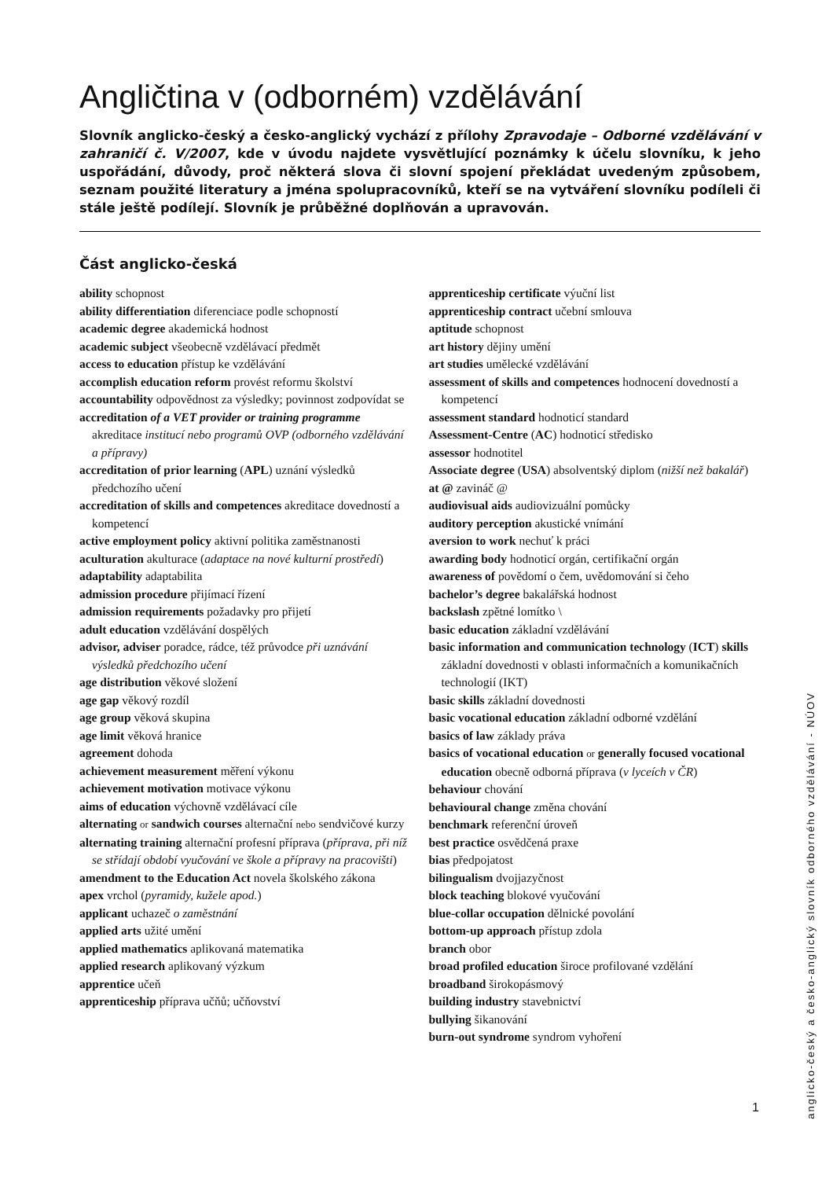Angličtina v (odborném) vzdělávání
Slovník anglicko-český a česko-anglický vychází z přílohy Zpravodaje – Odborné vzdělávání v zahraničí č. V/2007, kde v úvodu najdete vysvětlující poznámky k účelu slovníku, k jeho uspořádání, důvody, proč některá slova či slovní spojení překládat uvedeným způsobem, seznam použité literatury a jména spolupracovníků, kteří se na vytváření slovníku podíleli či stále ještě podílejí. Slovník je průběžné doplňován a upravován.
Část anglicko-česká
ability schopnost
ability differentiation diferenciace podle schopností
academic degree akademická hodnost
academic subject všeobecně vzdělávací předmět
access to education přístup ke vzdělávání
accomplish education reform provést reformu školství
accountability odpovědnost za výsledky; povinnost zodpovídat se
accreditation of a VET provider or training programme akreditace institucí nebo programů OVP (odborného vzdělávání a přípravy)
accreditation of prior learning (APL) uznání výsledků předchozího učení
accreditation of skills and competences akreditace dovedností a kompetencí
active employment policy aktivní politika zaměstnanosti
aculturation akulturace (adaptace na nové kulturní prostředí)
adaptability adaptabilita
admission procedure přijímací řízení
admission requirements požadavky pro přijetí
adult education vzdělávání dospělých
advisor, adviser poradce, rádce, též průvodce při uznávání výsledků předchozího učení
age distribution věkové složení
age gap věkový rozdíl
age group věková skupina
age limit věková hranice
agreement dohoda
achievement measurement měření výkonu
achievement motivation motivace výkonu
aims of education výchovně vzdělávací cíle
alternating or sandwich courses alternační nebo sendvičové kurzy
alternating training alternační profesní příprava (příprava, při níž se střídají období vyučování ve škole a přípravy na pracovišti)
amendment to the Education Act novela školského zákona
apex vrchol (pyramidy, kužele apod.)
applicant uchazeč o zaměstnání
applied arts užité umění
applied mathematics aplikovaná matematika
applied research aplikovaný výzkum
apprentice učeň
apprenticeship příprava učňů; učňovství
apprenticeship certificate výuční list
apprenticeship contract učební smlouva
aptitude schopnost
art history dějiny umění
art studies umělecké vzdělávání
assessment of skills and competences hodnocení dovedností a kompetencí
assessment standard hodnoticí standard
Assessment-Centre (AC) hodnoticí středisko
assessor hodnotitel
Associate degree (USA) absolventský diplom (nižší než bakalář)
at @ zavináč @
audiovisual aids audiovizuální pomůcky
auditory perception akustické vnímání
aversion to work nechuť k práci
awarding body hodnoticí orgán, certifikační orgán
awareness of povědomí o čem, uvědomování si čeho
bachelor’s degree bakalářská hodnost
backslash zpětné lomítko \
basic education základní vzdělávání
basic information and communication technology (ICT) skills základní dovednosti v oblasti informačních a komunikačních technologií (IKT)
basic skills základní dovednosti
basic vocational education základní odborné vzdělání
basics of law základy práva
basics of vocational education or generally focused vocational education obecně odborná příprava (v lyceích v ČR)
behaviour chování
behavioural change změna chování
benchmark referenční úroveň
best practice osvědčená praxe
bias předpojatost
bilingualism dvojjazyčnost
block teaching blokové vyučování
blue-collar occupation dělnické povolání
bottom-up approach přístup zdola
branch obor
broad profiled education široce profilované vzdělání
broadband širokopásmový
building industry stavebnictví
bullying šikanování
burn-out syndrome syndrom vyhoření
anglicko-český a česko-anglický slovník odborného vzdělávání - NÚOV
1